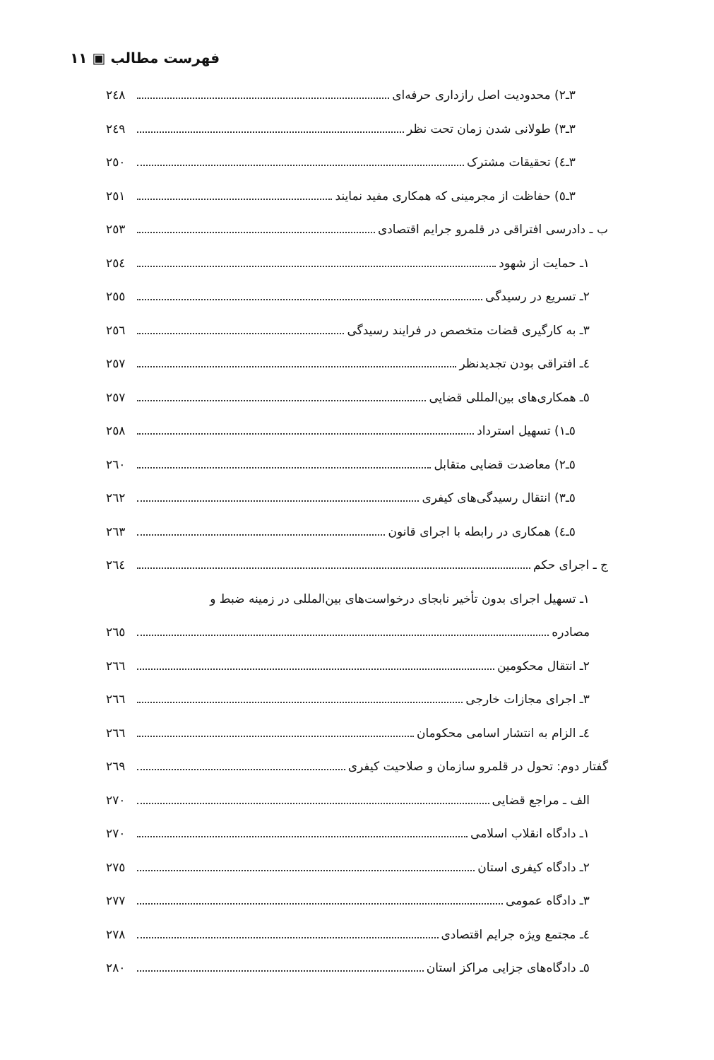فهرست مطالب ▣ ١١
٣ـ٢) محدودیت اصل رازداری حرفه‌ای ٢٤٨
٣ـ٣) طولانی شدن زمان تحت نظر ٢٤٩
٣ـ٤) تحقیقات مشترک ٢٥٠
٣ـ٥) حفاظت از مجرمینی که همکاری مفید نمایند ٢٥١
ب ـ دادرسی افتراقی در قلمرو جرایم اقتصادی ٢٥٣
١ـ حمایت از شهود ٢٥٤
٢ـ تسریع در رسیدگی ٢٥٥
٣ـ به کارگیری قضات متخصص در فرایند رسیدگی ٢٥٦
٤ـ افتراقی بودن تجدیدنظر ٢٥٧
٥ـ همکاری‌های بین‌المللی قضایی ٢٥٧
٥ـ١) تسهیل استرداد ٢٥٨
٥ـ٢) معاضدت قضایی متقابل ٢٦٠
٥ـ٣) انتقال رسیدگی‌های کیفری ٢٦٢
٥ـ٤) همکاری در رابطه با اجرای قانون ٢٦٣
ج ـ اجرای حکم ٢٦٤
١ـ تسهیل اجرای بدون تأخیر نابجای درخواست‌های بین‌المللی در زمینه ضبط و
مصادره ٢٦٥
٢ـ انتقال محکومین ٢٦٦
٣ـ اجرای مجازات خارجی ٢٦٦
٤ـ الزام به انتشار اسامی محکومان ٢٦٦
گفتار دوم: تحول در قلمرو سازمان و صلاحیت کیفری ٢٦٩
الف ـ مراجع قضایی ٢٧٠
١ـ دادگاه انقلاب اسلامی ٢٧٠
٢ـ دادگاه کیفری استان ٢٧٥
٣ـ دادگاه عمومی ٢٧٧
٤ـ مجتمع ویژه جرایم اقتصادی ٢٧٨
٥ـ دادگاه‌های جزایی مراکز استان ٢٨٠